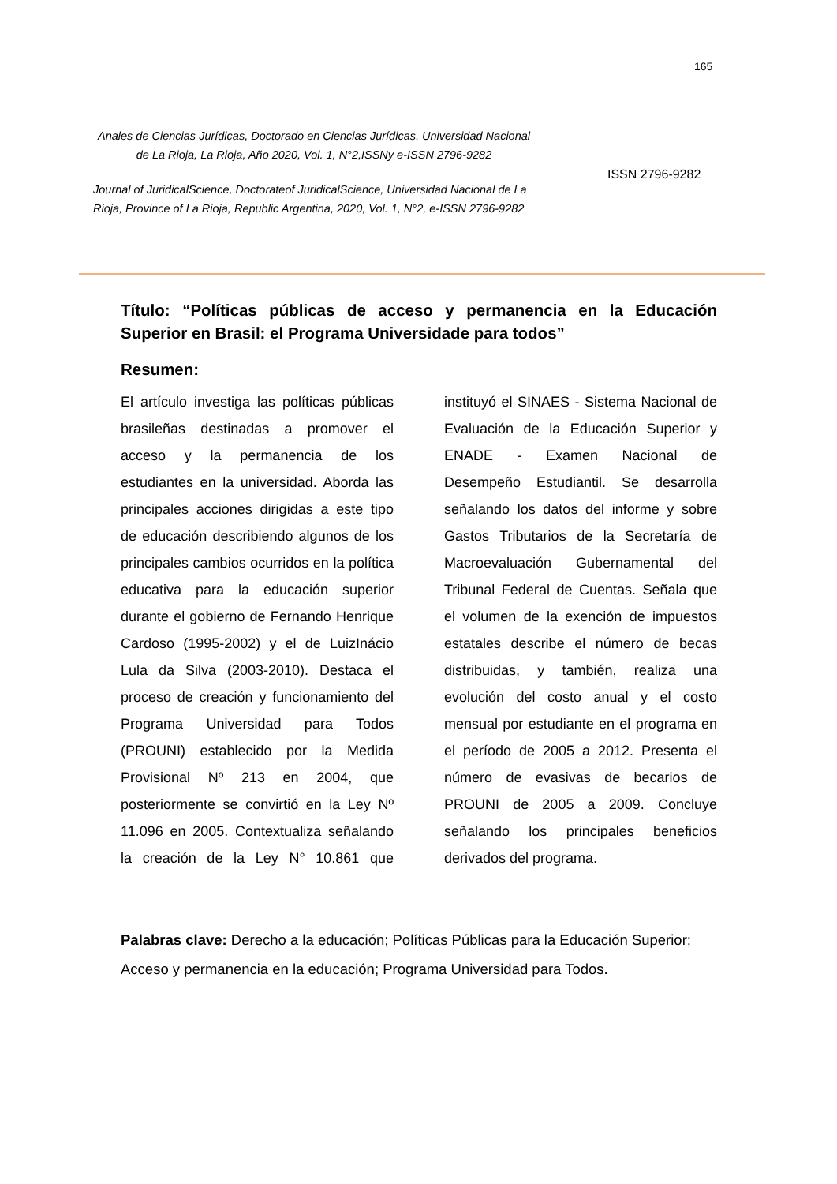165
Anales de Ciencias Jurídicas, Doctorado en Ciencias Jurídicas, Universidad Nacional de La Rioja, La Rioja, Año 2020, Vol. 1, N°2,ISSNy e-ISSN 2796-9282
Journal of JuridicalScience, Doctorateof JuridicalScience, Universidad Nacional de La Rioja, Province of La Rioja, Republic Argentina, 2020, Vol. 1, N°2, e-ISSN 2796-9282
ISSN 2796-9282
Título: “Políticas públicas de acceso y permanencia en la Educación Superior en Brasil: el Programa Universidade para todos”
Resumen:
El artículo investiga las políticas públicas brasileñas destinadas a promover el acceso y la permanencia de los estudiantes en la universidad. Aborda las principales acciones dirigidas a este tipo de educación describiendo algunos de los principales cambios ocurridos en la política educativa para la educación superior durante el gobierno de Fernando Henrique Cardoso (1995-2002) y el de LuizInácio Lula da Silva (2003-2010). Destaca el proceso de creación y funcionamiento del Programa Universidad para Todos (PROUNI) establecido por la Medida Provisional Nº 213 en 2004, que posteriormente se convirtió en la Ley Nº 11.096 en 2005. Contextualiza señalando la creación de la Ley N° 10.861 que instituyó el SINAES - Sistema Nacional de Evaluación de la Educación Superior y ENADE - Examen Nacional de Desempeño Estudiantil. Se desarrolla señalando los datos del informe y sobre Gastos Tributarios de la Secretaría de Macroevaluación Gubernamental del Tribunal Federal de Cuentas. Señala que el volumen de la exención de impuestos estatales describe el número de becas distribuidas, y también, realiza una evolución del costo anual y el costo mensual por estudiante en el programa en el período de 2005 a 2012. Presenta el número de evasivas de becarios de PROUNI de 2005 a 2009. Concluye señalando los principales beneficios derivados del programa.
Palabras clave: Derecho a la educación; Políticas Públicas para la Educación Superior; Acceso y permanencia en la educación; Programa Universidad para Todos.